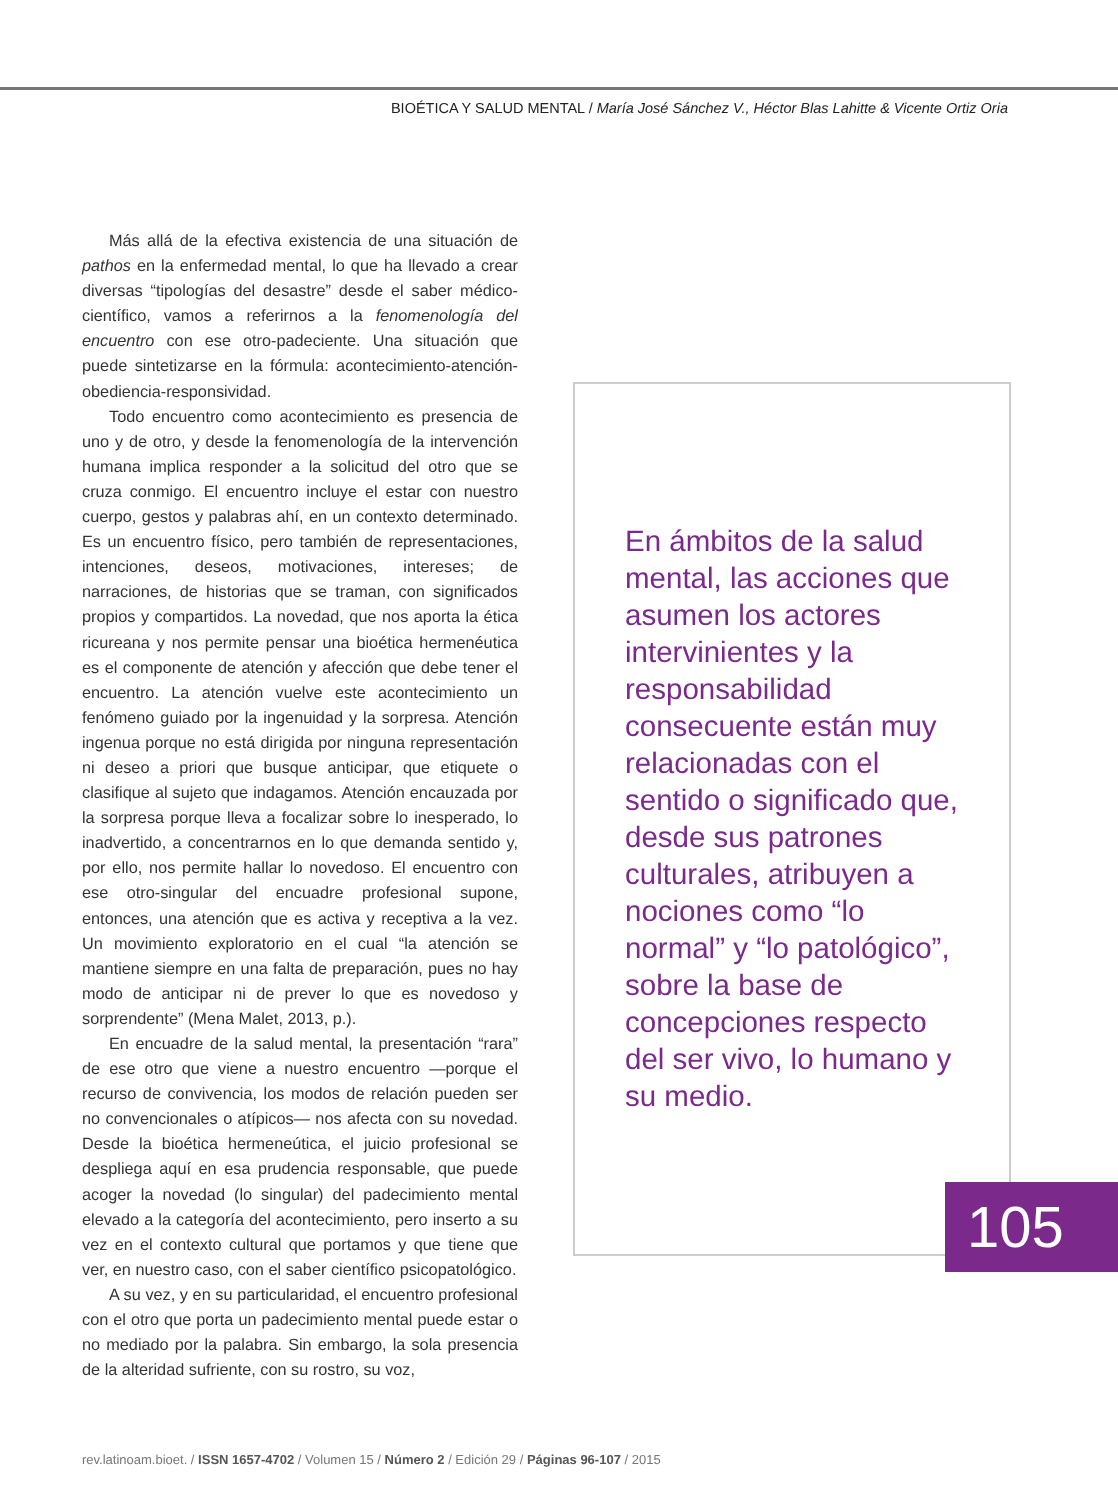BIOÉTICA Y SALUD MENTAL / María José Sánchez V., Héctor Blas Lahitte & Vicente Ortiz Oria
Más allá de la efectiva existencia de una situación de pathos en la enfermedad mental, lo que ha llevado a crear diversas “tipologías del desastre” desde el saber médico-científico, vamos a referirnos a la fenomenología del encuentro con ese otro-padeciente. Una situación que puede sintetizarse en la fórmula: acontecimiento-atención-obediencia-responsividad.
Todo encuentro como acontecimiento es presencia de uno y de otro, y desde la fenomenología de la intervención humana implica responder a la solicitud del otro que se cruza conmigo. El encuentro incluye el estar con nuestro cuerpo, gestos y palabras ahí, en un contexto determinado. Es un encuentro físico, pero también de representaciones, intenciones, deseos, motivaciones, intereses; de narraciones, de historias que se traman, con significados propios y compartidos. La novedad, que nos aporta la ética ricureana y nos permite pensar una bioética hermenéutica es el componente de atención y afección que debe tener el encuentro. La atención vuelve este acontecimiento un fenómeno guiado por la ingenuidad y la sorpresa. Atención ingenua porque no está dirigida por ninguna representación ni deseo a priori que busque anticipar, que etiquete o clasifique al sujeto que indagamos. Atención encauzada por la sorpresa porque lleva a focalizar sobre lo inesperado, lo inadvertido, a concentrarnos en lo que demanda sentido y, por ello, nos permite hallar lo novedoso. El encuentro con ese otro-singular del encuadre profesional supone, entonces, una atención que es activa y receptiva a la vez. Un movimiento exploratorio en el cual “la atención se mantiene siempre en una falta de preparación, pues no hay modo de anticipar ni de prever lo que es novedoso y sorprendente” (Mena Malet, 2013, p.).
En encuadre de la salud mental, la presentación “rara” de ese otro que viene a nuestro encuentro —porque el recurso de convivencia, los modos de relación pueden ser no convencionales o atípicos— nos afecta con su novedad. Desde la bioética hermeneútica, el juicio profesional se despliega aquí en esa prudencia responsable, que puede acoger la novedad (lo singular) del padecimiento mental elevado a la categoría del acontecimiento, pero inserto a su vez en el contexto cultural que portamos y que tiene que ver, en nuestro caso, con el saber científico psicopatológico.
A su vez, y en su particularidad, el encuentro profesional con el otro que porta un padecimiento mental puede estar o no mediado por la palabra. Sin embargo, la sola presencia de la alteridad sufriente, con su rostro, su voz,
En ámbitos de la salud mental, las acciones que asumen los actores intervinientes y la responsabilidad consecuente están muy relacionadas con el sentido o significado que, desde sus patrones culturales, atribuyen a nociones como “lo normal” y “lo patológico”, sobre la base de concepciones respecto del ser vivo, lo humano y su medio.
105
rev.latinoam.bioet. / ISSN 1657-4702 / Volumen 15 / Número 2 / Edición 29 / Páginas 96-107 / 2015